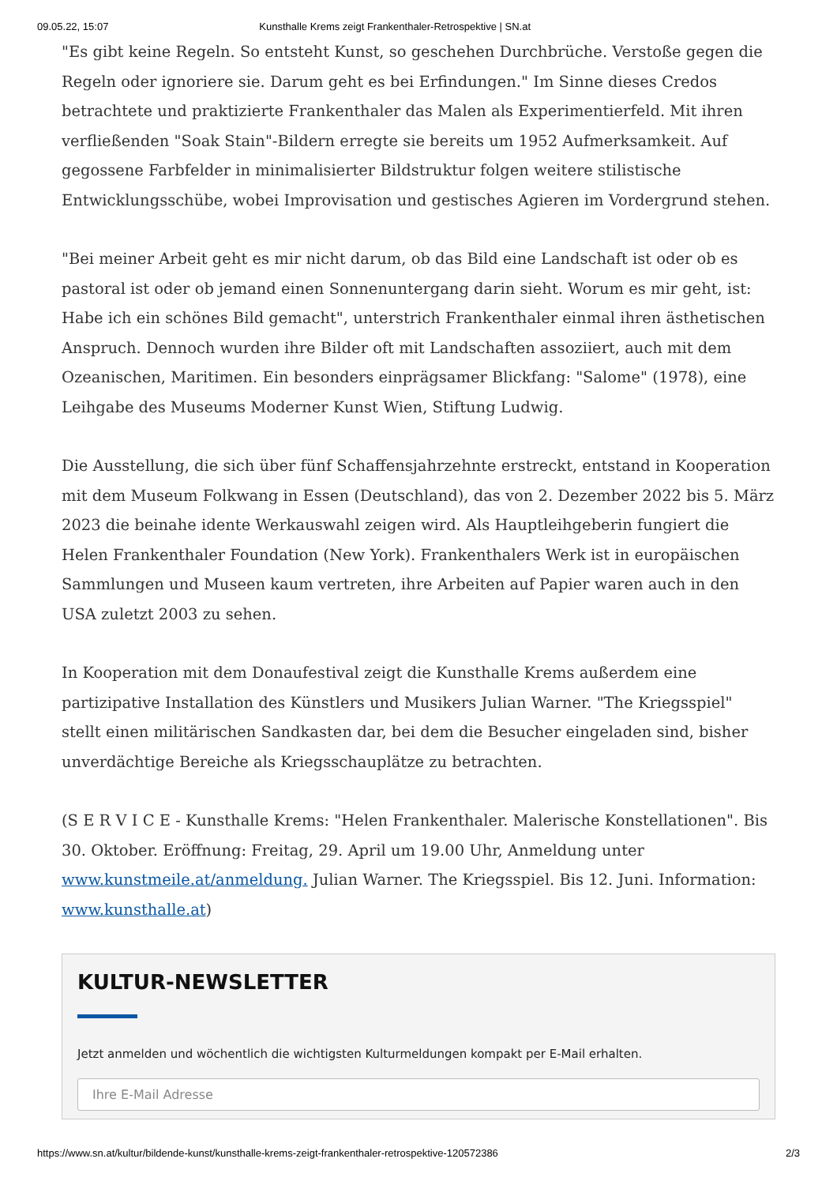09.05.22, 15:07 Kunsthalle Krems zeigt Frankenthaler-Retrospektive | SN.at
"Es gibt keine Regeln. So entsteht Kunst, so geschehen Durchbrüche. Verstoße gegen die Regeln oder ignoriere sie. Darum geht es bei Erfindungen." Im Sinne dieses Credos betrachtete und praktizierte Frankenthaler das Malen als Experimentierfeld. Mit ihren verfließenden "Soak Stain"-Bildern erregte sie bereits um 1952 Aufmerksamkeit. Auf gegossene Farbfelder in minimalisierter Bildstruktur folgen weitere stilistische Entwicklungsschübe, wobei Improvisation und gestisches Agieren im Vordergrund stehen.
"Bei meiner Arbeit geht es mir nicht darum, ob das Bild eine Landschaft ist oder ob es pastoral ist oder ob jemand einen Sonnenuntergang darin sieht. Worum es mir geht, ist: Habe ich ein schönes Bild gemacht", unterstrich Frankenthaler einmal ihren ästhetischen Anspruch. Dennoch wurden ihre Bilder oft mit Landschaften assoziiert, auch mit dem Ozeanischen, Maritimen. Ein besonders einprägsamer Blickfang: "Salome" (1978), eine Leihgabe des Museums Moderner Kunst Wien, Stiftung Ludwig.
Die Ausstellung, die sich über fünf Schaffensjahrzehnte erstreckt, entstand in Kooperation mit dem Museum Folkwang in Essen (Deutschland), das von 2. Dezember 2022 bis 5. März 2023 die beinahe idente Werkauswahl zeigen wird. Als Hauptleihgeberin fungiert die Helen Frankenthaler Foundation (New York). Frankenthalers Werk ist in europäischen Sammlungen und Museen kaum vertreten, ihre Arbeiten auf Papier waren auch in den USA zuletzt 2003 zu sehen.
In Kooperation mit dem Donaufestival zeigt die Kunsthalle Krems außerdem eine partizipative Installation des Künstlers und Musikers Julian Warner. "The Kriegsspiel" stellt einen militärischen Sandkasten dar, bei dem die Besucher eingeladen sind, bisher unverdächtige Bereiche als Kriegsschauplätze zu betrachten.
(S E R V I C E - Kunsthalle Krems: "Helen Frankenthaler. Malerische Konstellationen". Bis 30. Oktober. Eröffnung: Freitag, 29. April um 19.00 Uhr, Anmeldung unter www.kunstmeile.at/anmeldung. Julian Warner. The Kriegsspiel. Bis 12. Juni. Information: www.kunsthalle.at)
KULTUR-NEWSLETTER
Jetzt anmelden und wöchentlich die wichtigsten Kulturmeldungen kompakt per E-Mail erhalten.
Ihre E-Mail Adresse
https://www.sn.at/kultur/bildende-kunst/kunsthalle-krems-zeigt-frankenthaler-retrospektive-120572386 2/3